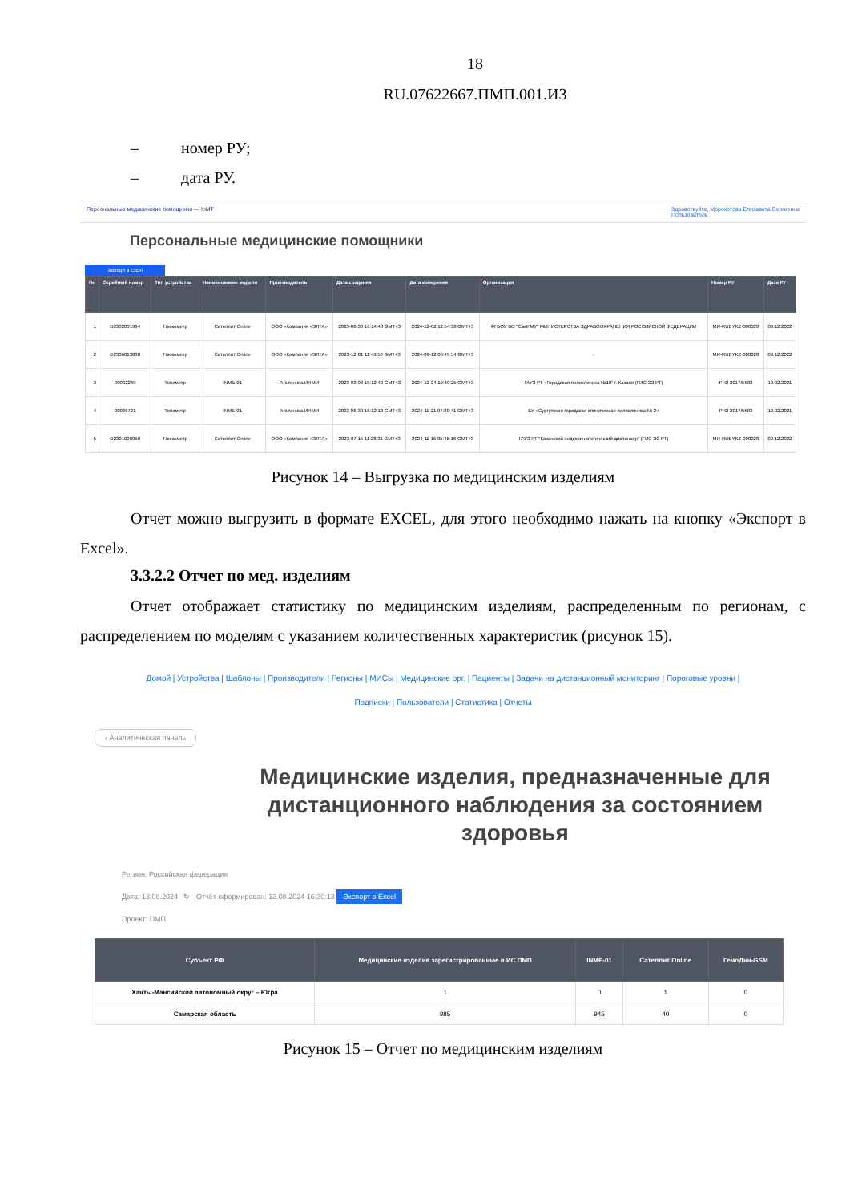18
RU.07622667.ПМП.001.И3
– номер РУ;
– дата РУ.
Персональные медицинские помощники — IoMT Здравствуйте, Морохотова Елизавета Сергеевна
Пользователь
Персональные медицинские помощники
Экспорт в Excel
| № | Серийный номер | Тип устройства | Наименование модели | Производитель | Дата создания | Дата измерения | Организация | Номер РУ | Дата РУ |
| --- | --- | --- | --- | --- | --- | --- | --- | --- | --- |
| 1 | D2302001994 | Глюкометр | Сателлит Online | ООО «Компания «ЭЛТА» | 2023-06-30 16:14:43 GMT+3 | 2024-12-02 12:54:38 GMT+3 | ФГБОУ ВО "СамГМУ" МИНИСТЕРСТВА ЗДРАВООХРАНЕНИЯ РОССИЙСКОЙ ФЕДЕРАЦИИ | МИ-RUBYKZ-000028 | 09.12.2022 |
| 2 | D2306013830 | Глюкометр | Сателлит Online | ООО «Компания «ЭЛТА» | 2023-12-01 11:49:50 GMT+3 | 2024-09-12 06:49:54 GMT+3 | - | МИ-RUBYKZ-000028 | 09.12.2022 |
| 3 | 00032269 | Тонометр | INME-01 | Альтоника/ИНМИ | 2023-03-02 15:12:40 GMT+3 | 2024-12-24 19:40:25 GMT+3 | ГАУЗ РТ «Городская поликлиника №10" г. Казани (ГИС ЭЗ РТ) | РНЗ 2017/5503 | 12.02.2021 |
| 4 | 00036721 | Тонометр | INME-01 | Альтоника/ИНМИ | 2023-06-30 16:12:13 GMT+3 | 2024-11-21 07:30:41 GMT+3 | БУ «Сургутская городская клиническая поликлиника № 2» | РНЗ 2017/5503 | 12.02.2021 |
| 5 | D2301000050 | Глюкометр | Сателлит Online | ООО «Компания «ЭЛТА» | 2023-07-15 11:28:31 GMT+3 | 2024-11-15 05:45:16 GMT+3 | ГАУЗ РТ "Казанский эндокринологический диспансер" (ГИС ЭЗ РТ) | МИ-RUBYKZ-000028 | 09.12.2022 |
Рисунок 14 – Выгрузка по медицинским изделиям
Отчет можно выгрузить в формате EXCEL, для этого необходимо нажать на кнопку «Экспорт в Excel».
3.3.2.2 Отчет по мед. изделиям
Отчет отображает статистику по медицинским изделиям, распределенным по регионам, с распределением по моделям с указанием количественных характеристик (рисунок 15).
Домой | Устройства | Шаблоны | Производители | Регионы | МИСы | Медицинские орг. | Пациенты | Задачи на дистанционный мониторинг | Пороговые уровни |
Подписки | Пользователи | Статистика | Отчеты
‹ Аналитическая панель
Медицинские изделия, предназначенные для дистанционного наблюдения за состоянием здоровья
Регион: Российская федерация
Дата: 13.08.2024 ↻ Отчёт сформирован: 13.08.2024 16:30:13 Экспорт в Excel
Проект: ПМП
| Субъект РФ | Медицинские изделия зарегистрированные в ИС ПМП | INME-01 | Сателлит Online | ГемоДин-GSM |
| --- | --- | --- | --- | --- |
| Ханты-Мансийский автономный округ – Югра | 1 | 0 | 1 | 0 |
| Самарская область | 985 | 945 | 40 | 0 |
Рисунок 15 – Отчет по медицинским изделиям